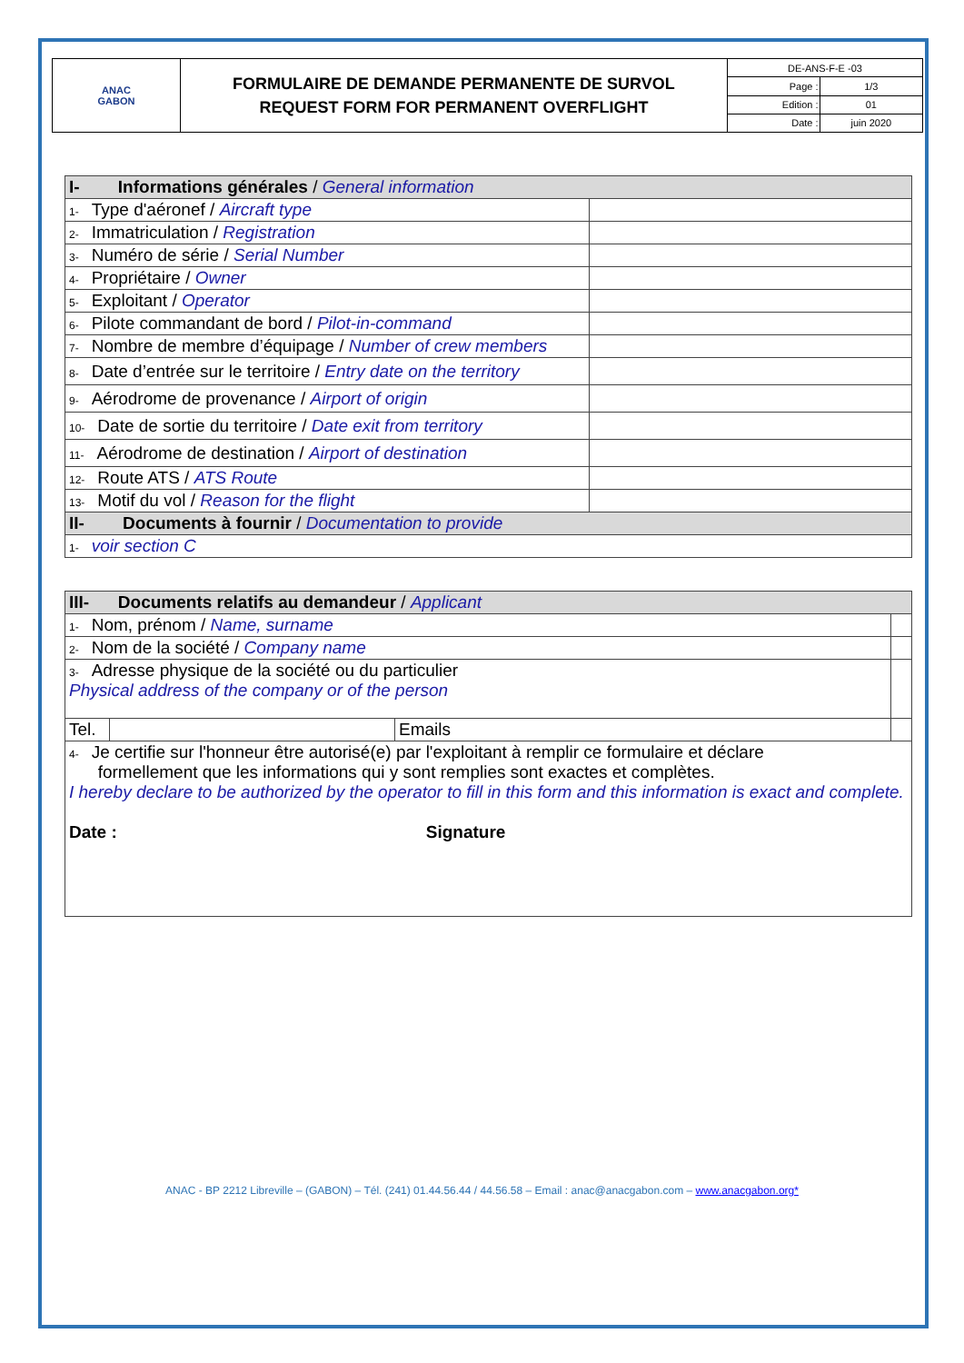| ANAC GABON | FORMULAIRE DE DEMANDE PERMANENTE DE SURVOL REQUEST FORM FOR PERMANENT OVERFLIGHT | DE-ANS-F-E -03 | |
| | | Page : | 1/3 |
| | | Edition : | 01 |
| | | Date : | juin 2020 |
| I- Informations générales / General information | |
| 1- Type d'aéronef / Aircraft type | |
| 2- Immatriculation / Registration | |
| 3- Numéro de série / Serial Number | |
| 4- Propriétaire / Owner | |
| 5- Exploitant / Operator | |
| 6- Pilote commandant de bord / Pilot-in-command | |
| 7- Nombre de membre d’équipage / Number of crew members | |
| 8- Date d’entrée sur le territoire / Entry date on the territory | |
| 9- Aérodrome de provenance / Airport of origin | |
| 10- Date de sortie du territoire / Date exit from territory | |
| 11- Aérodrome de destination / Airport of destination | |
| 12- Route ATS / ATS Route | |
| 13- Motif du vol / Reason for the flight | |
| II- Documents à fournir / Documentation to provide | |
| 1- voir section C | |
| III- Documents relatifs au demandeur / Applicant | | | |
| 1- Nom, prénom / Name, surname | | | |
| 2- Nom de la société / Company name | | | |
| 3- Adresse physique de la société ou du particulier Physical address of the company or of the person | | | |
| Tel. | | Emails | |
| 4- Je certifie sur l'honneur être autorisé(e) par l'exploitant à remplir ce formulaire et déclare formellement que les informations qui y sont remplies sont exactes et complètes. I hereby declare to be authorized by the operator to fill in this form and this information is exact and complete. Date : Signature | | | |
ANAC - BP 2212 Libreville – (GABON) – Tél. (241) 01.44.56.44 / 44.56.58 – Email : anac@anacgabon.com – www.anacgabon.org*